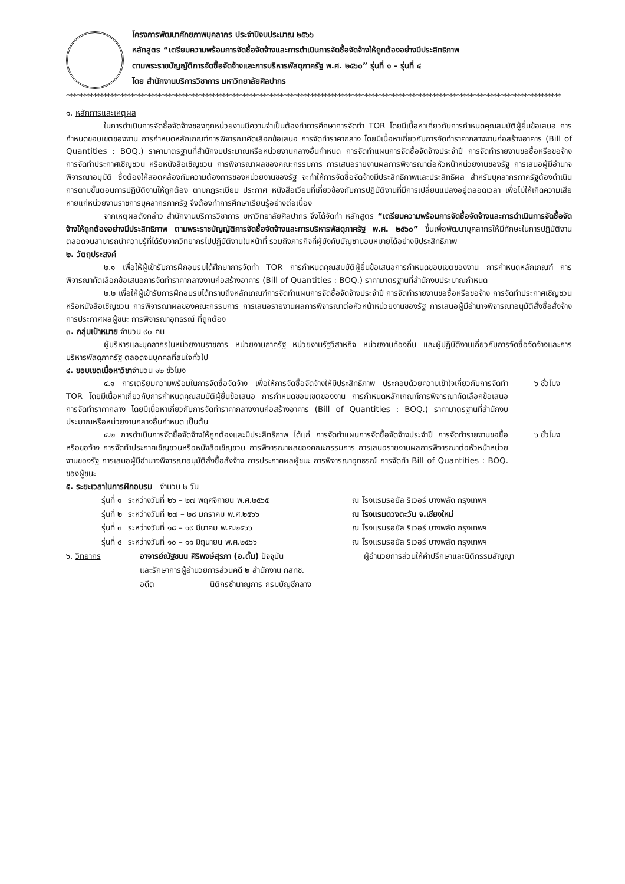โครงการพัฒนาศักยภาพบุคลากร ประจำปีงบประมาณ ๒๕๖๖
หลักสูตร “เตรียมความพร้อมการจัดซื้อจัดจ้างและการดำเนินการจัดซื้อจัดจ้างให้ถูกต้องอย่างมีประสิทธิภาพ
ตามพระราชบัญญัติการจัดซื้อจัดจ้างและการบริหารพัสดุภาครัฐ พ.ศ. ๒๕๖๐” รุ่นที่ ๑ – รุ่นที่ ๔
โดย สำนักงานบริการวิชาการ มหาวิทยาลัยศิลปากร
**************************************************************************************************************************************************
๑. หลักการและเหตุผล
ในการดำเนินการจัดซื้อจัดจ้างของทุกหน่วยงานมีความจำเป็นต้องทำการศึกษาการจัดทำ TOR โดยมีเนื้อหาเกี่ยวกับการกำหนดคุณสมบัติผู้ยื่นข้อเสนอ การกำหนดขอบเขตของงาน การกำหนดหลักเกณฑ์การพิจารณาคัดเลือกข้อเสนอ การจัดทำราคากลาง โดยมีเนื้อหาเกี่ยวกับการจัดทำราคากลางงานก่อสร้างอาคาร (Bill of Quantities : BOQ.) ราคามาตรฐานที่สำนักงบประมาณหรือหน่วยงานกลางอื่นกำหนด การจัดทำแผนการจัดซื้อจัดจ้างประจำปี การจัดทำรายงานขอซื้อหรือขอจ้าง การจัดทำประกาศเชิญชวน หรือหนังสือเชิญชวน การพิจารณาผลของคณะกรรมการ การเสนอรายงานผลการพิจารณาต่อหัวหน้าหน่วยงานของรัฐ การเสนอผู้มีอำนาจพิจารณาอนุมัติ ซึ่งต้องให้สอดคล้องกับความต้องการของหน่วยงานของรัฐ จะทำให้การจัดซื้อจัดจ้างมีประสิทธิภาพและประสิทธิผล สำหรับบุคลากรภาครัฐต้องดำเนินการตามขั้นตอนการปฏิบัติงานให้ถูกต้อง ตามกฎระเบียบ ประกาศ หนังสือเวียนที่เกี่ยวข้องกับการปฏิบัติงานที่มีการเปลี่ยนแปลงอยู่ตลอดเวลา เพื่อไม่ให้เกิดความเสียหายแก่หน่วยงานราชการบุคลากรภาครัฐ จึงต้องทำการศึกษาเรียนรู้อย่างต่อเนื่อง
จากเหตุผลดังกล่าว สำนักงานบริการวิชาการ มหาวิทยาลัยศิลปากร จึงได้จัดทำ หลักสูตร “เตรียมความพร้อมการจัดซื้อจัดจ้างและการดำเนินการจัดซื้อจัดจ้างให้ถูกต้องอย่างมีประสิทธิภาพ ตามพระราชบัญญัติการจัดซื้อจัดจ้างและการบริหารพัสดุภาครัฐ พ.ศ. ๒๕๖๐” ขึ้นเพื่อพัฒนาบุคลากรให้มีทักษะในการปฏิบัติงาน ตลอดจนสามารถนำความรู้ที่ได้รับจากวิทยากรไปปฏิบัติงานในหน้าที่ รวมถึงภารกิจที่ผู้บังคับบัญชามอบหมายได้อย่างมีประสิทธิภาพ
๒. วัตถุประสงค์
๒.๑ เพื่อให้ผู้เข้ารับการฝึกอบรมได้ศึกษาการจัดทำ TOR การกำหนดคุณสมบัติผู้ยื่นข้อเสนอการกำหนดขอบเขตของงาน การกำหนดหลักเกณฑ์ การพิจารณาคัดเลือกข้อเสนอการจัดทำราคากลางงานก่อสร้างอาคาร (Bill of Quantities : BOQ.) ราคามาตรฐานที่สำนักงบประมาณกำหนด
๒.๒ เพื่อให้ผู้เข้ารับการฝึกอบรมได้ทราบถึงหลักเกณฑ์การจัดทำแผนการจัดซื้อจัดจ้างประจำปี การจัดทำรายงานขอซื้อหรือขอจ้าง การจัดทำประกาศเชิญชวนหรือหนังสือเชิญชวน การพิจารณาผลของคณะกรรมการ การเสนอรายงานผลการพิจารณาต่อหัวหน้าหน่วยงานของรัฐ การเสนอผู้มีอำนาจพิจารณาอนุมัติสั่งซื้อสั่งจ้าง การประกาศผลผู้ชนะ การพิจารณาอุทธรณ์ ที่ถูกต้อง
๓. กลุ่มเป้าหมาย จำนวน ๙๐ คน
ผู้บริหารและบุคลากรในหน่วยงานราชการ หน่วยงานภาครัฐ หน่วยงานรัฐวิสาหกิจ หน่วยงานท้องถิ่น และผู้ปฏิบัติงานเกี่ยวกับการจัดซื้อจัดจ้างและการบริหารพัสดุภาครัฐ ตลอดจนบุคคลที่สนใจทั่วไป
๔. ขอบเขตเนื้อหาวิชาจำนวน ๑๒ ชั่วโมง
๔.๑ การเตรียมความพร้อมในการจัดซื้อจัดจ้าง เพื่อให้การจัดซื้อจัดจ้างให้มีประสิทธิภาพ ประกอบด้วยความเข้าใจเกี่ยวกับการจัดทำ TOR โดยมีเนื้อหาเกี่ยวกับการกำหนดคุณสมบัติผู้ยื่นข้อเสนอ การกำหนดขอบเขตของงาน การกำหนดหลักเกณฑ์การพิจารณาคัดเลือกข้อเสนอ การจัดทำราคากลาง โดยมีเนื้อหาเกี่ยวกับการจัดทำราคากลางงานก่อสร้างอาคาร (Bill of Quantities : BOQ.) ราคามาตรฐานที่สำนักงบประมาณหรือหน่วยงานกลางอื่นกำหนด เป็นต้น
๖ ชั่วโมง
๔.๒ การดำเนินการจัดซื้อจัดจ้างให้ถูกต้องและมีประสิทธิภาพ ได้แก่ การจัดทำแผนการจัดซื้อจัดจ้างประจำปี การจัดทำรายงานขอซื้อหรือขอจ้าง การจัดทำประกาศเชิญชวนหรือหนังสือเชิญชวน การพิจารณาผลของคณะกรรมการ การเสนอรายงานผลการพิจารณาต่อหัวหน้าหน่วยงานของรัฐ การเสนอผู้มีอำนาจพิจารณาอนุมัติสั่งซื้อสั่งจ้าง การประกาศผลผู้ชนะ การพิจารณาอุทธรณ์ การจัดทำ Bill of Quantities : BOQ. ของผู้ชนะ
๖ ชั่วโมง
๕. ระยะเวลาในการฝึกอบรม จำนวน ๒ วัน
| รุ่นที่ ๑ | ระหว่างวันที่ ๒๖ – ๒๗ พฤศจิกายน พ.ศ.๒๕๖๕ | ณ โรงแรมรอยัล ริเวอร์ บางพลัด กรุงเทพฯ |
| รุ่นที่ ๒ | ระหว่างวันที่ ๒๗ – ๒๘ มกราคม พ.ศ.๒๕๖๖ | ณ โรงแรมดวงตะวัน จ.เชียงใหม่ |
| รุ่นที่ ๓ | ระหว่างวันที่ ๑๘ – ๑๙ มีนาคม พ.ศ.๒๕๖๖ | ณ โรงแรมรอยัล ริเวอร์ บางพลัด กรุงเทพฯ |
| รุ่นที่ ๔ | ระหว่างวันที่ ๑๐ – ๑๑ มิถุนายน พ.ศ.๒๕๖๖ | ณ โรงแรมรอยัล ริเวอร์ บางพลัด กรุงเทพฯ |
| ๖. วิทยากร | อาจารย์ณัฐชนน ศิริพงษ์สุรภา (อ.ตั้ม) ปัจจุบัน | ผู้อำนวยการส่วนให้คำปรึกษาและนิติกรรมสัญญา |
| | และรักษาการผู้อำนวยการส่วนคดี ๒ สำนักงาน กสทช. | |
| | อดีต นิติกรชำนาญการ กรมบัญชีกลาง | |